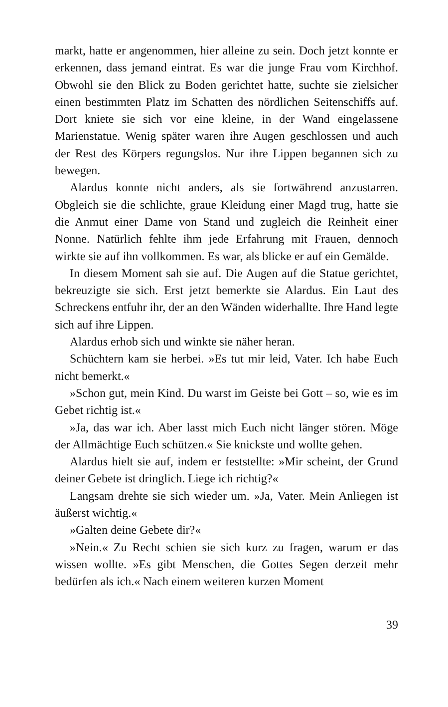markt, hatte er angenommen, hier alleine zu sein. Doch jetzt konnte er erkennen, dass jemand eintrat. Es war die junge Frau vom Kirchhof. Obwohl sie den Blick zu Boden gerichtet hatte, suchte sie zielsicher einen bestimmten Platz im Schatten des nördlichen Seitenschiffs auf. Dort kniete sie sich vor eine kleine, in der Wand eingelassene Marienstatue. Wenig später waren ihre Augen geschlossen und auch der Rest des Körpers regungslos. Nur ihre Lippen begannen sich zu bewegen.
Alardus konnte nicht anders, als sie fortwährend anzustarren. Obgleich sie die schlichte, graue Kleidung einer Magd trug, hatte sie die Anmut einer Dame von Stand und zugleich die Reinheit einer Nonne. Natürlich fehlte ihm jede Erfahrung mit Frauen, dennoch wirkte sie auf ihn vollkommen. Es war, als blicke er auf ein Gemälde.
In diesem Moment sah sie auf. Die Augen auf die Statue gerichtet, bekreuzigte sie sich. Erst jetzt bemerkte sie Alardus. Ein Laut des Schreckens entfuhr ihr, der an den Wänden widerhallte. Ihre Hand legte sich auf ihre Lippen.
Alardus erhob sich und winkte sie näher heran.
Schüchtern kam sie herbei. »Es tut mir leid, Vater. Ich habe Euch nicht bemerkt.«
»Schon gut, mein Kind. Du warst im Geiste bei Gott – so, wie es im Gebet richtig ist.«
»Ja, das war ich. Aber lasst mich Euch nicht länger stören. Möge der Allmächtige Euch schützen.« Sie knickste und wollte gehen.
Alardus hielt sie auf, indem er feststellte: »Mir scheint, der Grund deiner Gebete ist dringlich. Liege ich richtig?«
Langsam drehte sie sich wieder um. »Ja, Vater. Mein Anliegen ist äußerst wichtig.«
»Galten deine Gebete dir?«
»Nein.« Zu Recht schien sie sich kurz zu fragen, warum er das wissen wollte. »Es gibt Menschen, die Gottes Segen derzeit mehr bedürfen als ich.« Nach einem weiteren kurzen Moment
39